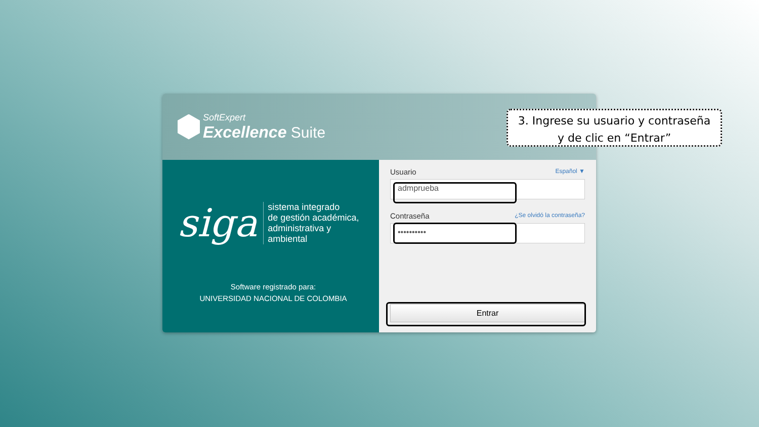SoftExpert
Excellence Suite
siga
sistema integrado
de gestión académica,
administrativa y ambiental
Software registrado para:
UNIVERSIDAD NACIONAL DE COLOMBIA
Usuario Español ▼
admprueba
Contraseña ¿Se olvidó la contraseña?
••••••••••
Entrar
3. Ingrese su usuario y contraseña
y de clic en “Entrar”